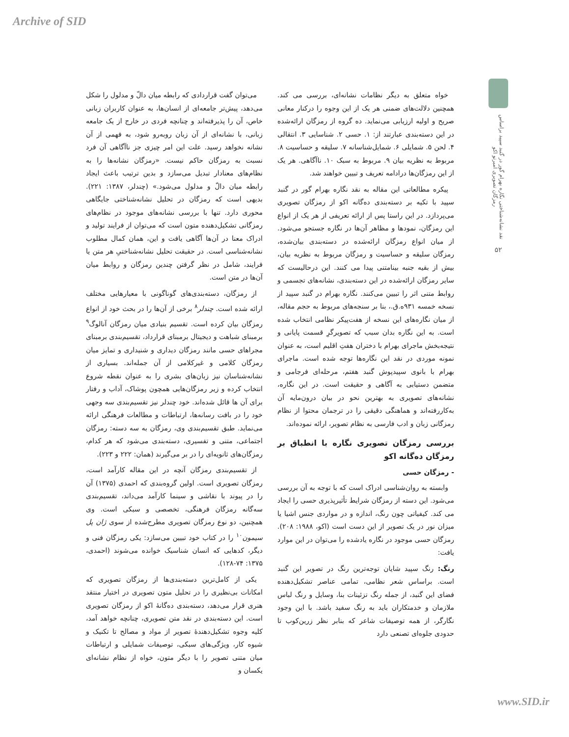Archive of SID
نقد نشانه‌شناختی نگاره بهرام گور در گنبد سپید براساس رمزگان تصویری امبرتو اکو
۵۲
می‌توان گفت قراردادی که رابطه میان دالّ و مدلول را شکل می‌دهد، پیش‌تر جامعه‌ای از انسان‌ها، به عنوان کاربران زبانی خاص، آن را پذیرفته‌اند و چنانچه فردی در خارج از یک جامعه زبانی، با نشانه‌ای از آن زبان روبه‌رو شود، به فهمی از آن نشانه نخواهد رسید. علت این امر چیزی جز ناآگاهی آن فرد نسبت به رمزگان حاکم نیست. «رمزگان نشانه‌ها را به نظام‌های معنادار تبدیل می‌سازد و بدین ترتیب باعث ایجاد رابطه میان دالّ و مدلول می‌شود.» (چندلر، ۱۳۸۷: ۲۲۱). بدیهی است که رمزگان در تحلیل نشانه‌شناختی جایگاهی محوری دارد. تنها با بررسی نشانه‌های موجود در نظام‌های رمزگانی تشکیل‌دهنده متون است که می‌توان از فرایند تولید و ادراک معنا در آن‌ها آگاهی یافت و این، همان کمال مطلوب نشانه‌شناسی است. در حقیقت تحلیل نشانه‌شناختیِ هر متن یا فرایند، شامل در نظر گرفتن چندین رمزگان و روابط میان آن‌ها در متن است.
از رمزگان، دسته‌بندی‌های گوناگونی با معیارهایی مختلف ارائه شده است. چندلر<sup>۸</sup> برخی از آن‌ها را در بحث خود از انواع رمزگان بیان کرده است. تقسیم بنیادی میان رمزگان آنالوگ<sup>۹</sup> برمبنای شباهت و دیجیتال برمبنای قرارداد، تقسیم‌بندی برمبنای مجراهای حسی مانند رمزگان دیداری و شنیداری و تمایز میان رمزگان کلامی و غیرکلامی از آن جمله‌اند. بسیاری از نشانه‌شناسان نیز زبان‌های بشری را به عنوان نقطه شروع انتخاب کرده و زیر رمزگان‌هایی همچون پوشاک، آداب و رفتار برای آن ها قائل شده‌اند. خود چندلر نیز تقسیم‌بندی سه وجهی خود را در بافت رسانه‌ها، ارتباطات و مطالعات فرهنگی ارائه می‌نماید. طبق تقسیم‌بندی وی، رمزگان به سه دسته: رمزگان اجتماعی، متنی و تفسیری، دسته‌بندی می‌شود که هر کدام، رمزگان‌های ثانویه‌ای را در بر می‌گیرند (همان: ۲۲۲ و ۲۲۳).
از تقسیم‌بندی رمزگان آنچه در این مقاله کارآمد است، رمزگان تصویری است. اولین گروه‌بندی که احمدی (۱۳۷۵) آن را در پیوند با نقاشی و سینما کارآمد می‌داند، تقسیم‌بندی سه‌گانه رمزگان فرهنگی، تخصصی و سبکی است. وی همچنین، دو نوع رمزگان تصویری مطرح‌شده از سوی ژان پل سیمون<sup>۱۰</sup> را در کتاب خود تبیین می‌سازد: یکی رمزگان فنی و دیگر، کدهایی که انسان شناسیک خوانده می‌شوند (احمدی، ۱۳۷۵: ۷۴-۱۲۸).
یکی از کامل‌ترین دسته‌بندی‌ها از رمزگان تصویری که امکانات بی‌نظیری را در تحلیل متون تصویری در اختیار منتقد هنری قرار می‌دهد، دسته‌بندی ده‌گانهٔ اکو از رمزگان تصویری است. این دسته‌بندی در نقد متن تصویری، چنانچه خواهد آمد، کلیه وجوه تشکیل‌دهندهٔ تصویر از مواد و مصالح تا تکنیک و شیوه کار، ویژگی‌های سبکی، توصیفات شمایلی و ارتباطات میان متنی تصویر را با دیگر متون، خواه از نظام نشانه‌ای یکسان و
خواه متعلق به دیگر نظامات نشانه‌ای، بررسی می کند. همچنین دلالت‌های ضمنی هر یک از این وجوه را درکنار معانی صریح و اولیه ارزیابی می‌نماید. ده گروه از رمزگان ارائه‌شده در این دسته‌بندی عبارتند از: ۱. حسی ۲. شناسایی ۳. انتقالی ۴. لحن ۵. شمایلی ۶. شمایل‌شناسانه ۷. سلیقه و حساسیت ۸. مربوط به نظریه بیان ۹. مربوط به سبک ۱۰. ناآگاهی. هر یک از این رمزگان‌ها درادامه تعریف و تبیین خواهند شد.
پیکره مطالعاتی این مقاله به نقد نگاره بهرام گور در گنبد سپید با تکیه بر دسته‌بندی ده‌گانه اکو از رمزگان تصویری می‌پردازد. در این راستا پس از ارائه تعریفی از هر یک از انواع این رمزگان، نمودها و مظاهر آن‌ها در نگاره جستجو می‌شود. از میان انواع رمزگان ارائه‌شده در دسته‌بندی بیان‌شده، رمزگان سلیقه و حساسیت و رمزگان مربوط به نظریه بیان، بیش از بقیه جنبه بینامتنی پیدا می کنند. این درحالیست که سایر رمزگان ارائه‌شده در این دسته‌بندی، نشانه‌های تجسمی و روابط متنی اثر را تبیین می‌کنند. نگاره بهرام در گنبد سپید از نسخه خمسه ۹۳۱ه.ق.، بنا بر سنجه‌های مربوط به حجم مقاله، از میان نگاره‌های این نسخه از هفت‌پیکر نظامی انتخاب شده است. به این نگاره بدان سبب که تصویرگرِ قسمت پایانی و نتیجه‌بخش ماجرای بهرام با دختران هفتِ اقلیم است، به عنوان نمونه موردی در نقد این نگاره‌ها توجه شده است. ماجرای بهرام با بانوی سپیدپوش گنبد هفتم، مرحله‌ای فرجامی و متضمن دستیابی به آگاهی و حقیقت است. در این نگاره، نشانه‌های تصویری به بهترین نحو در بیان درون‌مایه آن به‌کاررفته‌اند و هماهنگی دقیقی را در ترجمان محتوا از نظام رمزگانی زبان و ادب فارسی به نظام تصویر، ارائه نموده‌اند.
بررسی رمزگان تصویری نگاره با انطباق بر رمزگان ده‌گانه اکو
- رمزگان حسی
وابسته به روان‌شناسی ادراک است که با توجه به آن بررسی می‌شود. این دسته از رمزگان شرایط تأثیرپذیری حسی را ایجاد می کند. کیفیاتی چون رنگ، اندازه و در مواردی جنس اشیا یا میزان نور در یک تصویر از این دست است (اکو، ۱۹۸۸: ۲۰۸). رمزگان حسی موجود در نگاره یادشده را می‌توان در این موارد یافت:
رنگ: رنگ سپید شایان توجه‌ترین رنگ در تصویر این گنبد است. براساس شعر نظامی، تمامی عناصر تشکیل‌دهنده فضای این گنبد، از جمله رنگ تزئینات بنا، وسایل و رنگ لباس ملازمان و خدمتکاران باید به رنگ سفید باشد. با این وجود نگارگر، از همه توصیفات شاعر که بنابر نظر زرین‌کوب تا حدودی جلوه‌ای تصنعی دارد
www.SID.ir